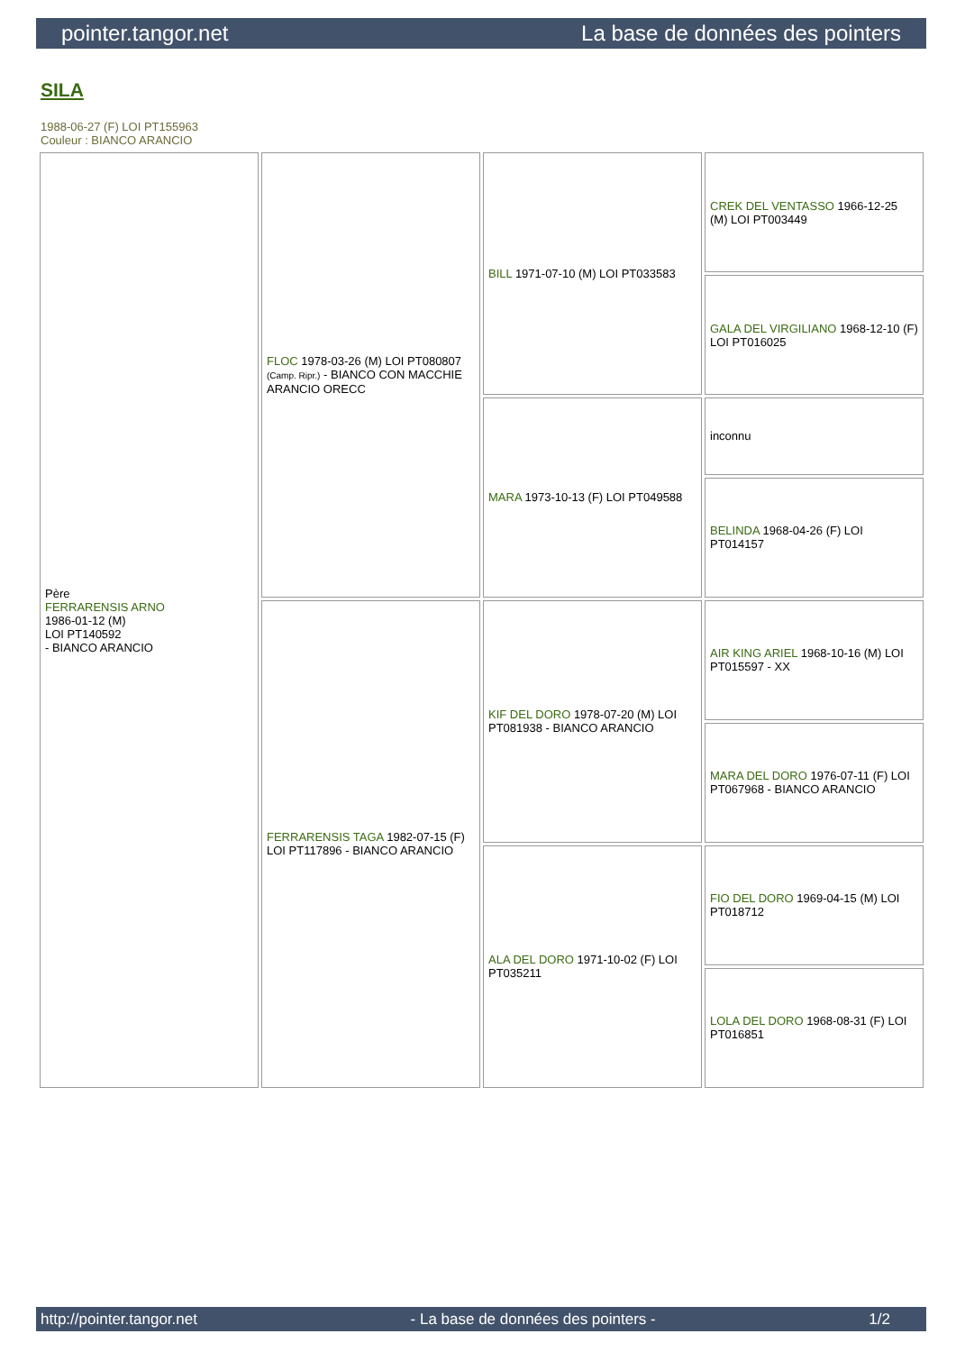pointer.tangor.net La base de données des pointers
SILA
1988-06-27 (F) LOI PT155963
Couleur : BIANCO ARANCIO
| Père FERRARENSIS ARNO 1986-01-12 (M) LOI PT140592 - BIANCO ARANCIO | FLOC 1978-03-26 (M) LOI PT080807 (Camp. Ripr.) - BIANCO CON MACCHIE ARANCIO ORECC | BILL 1971-07-10 (M) LOI PT033583 | CREK DEL VENTASSO 1966-12-25 (M) LOI PT003449 |
| | | | GALA DEL VIRGILIANO 1968-12-10 (F) LOI PT016025 |
| | | MARA 1973-10-13 (F) LOI PT049588 | inconnu |
| | | | BELINDA 1968-04-26 (F) LOI PT014157 |
| | FERRARENSIS TAGA 1982-07-15 (F) LOI PT117896 - BIANCO ARANCIO | KIF DEL DORO 1978-07-20 (M) LOI PT081938 - BIANCO ARANCIO | AIR KING ARIEL 1968-10-16 (M) LOI PT015597 - XX |
| | | | MARA DEL DORO 1976-07-11 (F) LOI PT067968 - BIANCO ARANCIO |
| | | ALA DEL DORO 1971-10-02 (F) LOI PT035211 | FIO DEL DORO 1969-04-15 (M) LOI PT018712 |
| | | | LOLA DEL DORO 1968-08-31 (F) LOI PT016851 |
http://pointer.tangor.net - La base de données des pointers - 1/2